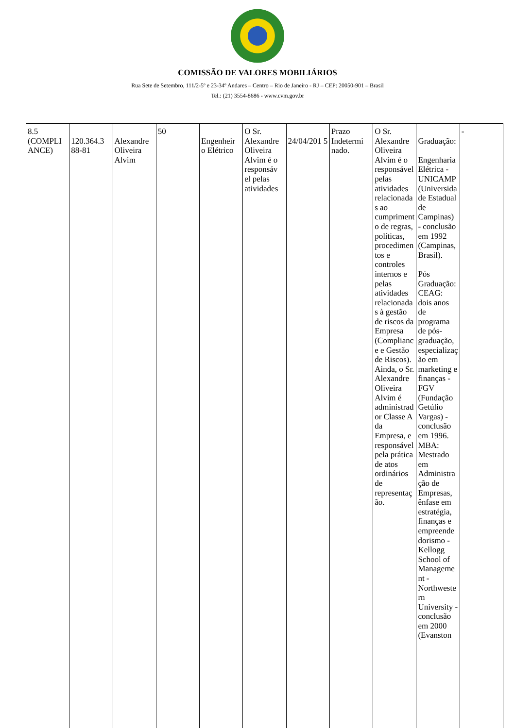COMISSÃO DE VALORES MOBILIÁRIOS
Rua Sete de Setembro, 111/2-5º e 23-34º Andares – Centro – Rio de Janeiro - RJ – CEP: 20050-901 – Brasil
Tel.: (21) 3554-8686 - www.cvm.gov.br
| 8.5 (COMPLI ANCE) | 120.364.3 88-81 | Alexandre Oliveira Alvim | 50 | Engenheir o Elétrico | O Sr. Alexandre Oliveira Alvim é o responsáv el pelas atividades | 24/04/201 5 | Prazo Indetermi nado. | O Sr. Alexandre Oliveira Alvim é o responsável pelas atividades relacionadas ao cumprimento de regras, políticas, procedimentos e controles internos e pelas atividades relacionadas à gestão de riscos da Empresa (Compliance e Gestão de Riscos). Ainda, o Sr. Alexandre Oliveira Alvim é administrador Classe A da Empresa, e responsável pela prática de atos ordinários de representação. | Graduação: Engenharia Elétrica - UNICAMP (Universidade Estadual de Campinas) - conclusão em 1992 (Campinas, Brasil). Pós Graduação: CEAG: dois anos de programa de pós-graduação, especialização em marketing e finanças - FGV (Fundação Getúlio Vargas) - conclusão em 1996. MBA: Mestrado em Administração de Empresas, ênfase em estratégia, finanças e empreendedorismo - Kellogg School of Management - Northwestern University - conclusão em 2000 (Evanston | - |